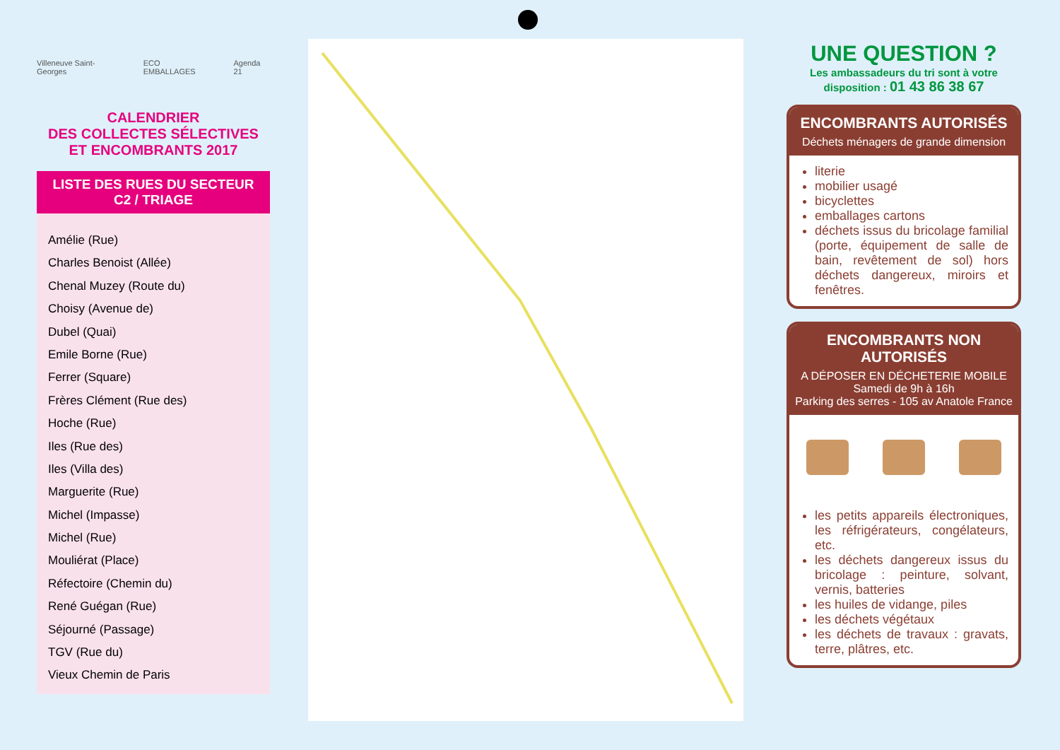Villeneuve Saint-Georges ECO EMBALLAGES Agenda 21
CALENDRIER
DES COLLECTES SÉLECTIVES
ET ENCOMBRANTS 2017
LISTE DES RUES DU SECTEUR
C2 / TRIAGE
Amélie (Rue)
Charles Benoist (Allée)
Chenal Muzey (Route du)
Choisy (Avenue de)
Dubel (Quai)
Emile Borne (Rue)
Ferrer (Square)
Frères Clément (Rue des)
Hoche (Rue)
Iles (Rue des)
Iles (Villa des)
Marguerite (Rue)
Michel (Impasse)
Michel (Rue)
Mouliérat (Place)
Réfectoire (Chemin du)
René Guégan (Rue)
Séjourné (Passage)
TGV (Rue du)
Vieux Chemin de Paris
UNE QUESTION ?
Les ambassadeurs du tri sont à votre
disposition : 01 43 86 38 67
ENCOMBRANTS AUTORISÉS
Déchets ménagers de grande dimension
literie
mobilier usagé
bicyclettes
emballages cartons
déchets issus du bricolage familial (porte, équipement de salle de bain, revêtement de sol) hors déchets dangereux, miroirs et fenêtres.
ENCOMBRANTS NON AUTORISÉS
A DÉPOSER EN DÉCHETERIE MOBILE
Samedi de 9h à 16h
Parking des serres - 105 av Anatole France
les petits appareils électroniques, les réfrigérateurs, congélateurs, etc.
les déchets dangereux issus du bricolage : peinture, solvant, vernis, batteries
les huiles de vidange, piles
les déchets végétaux
les déchets de travaux : gravats, terre, plâtres, etc.